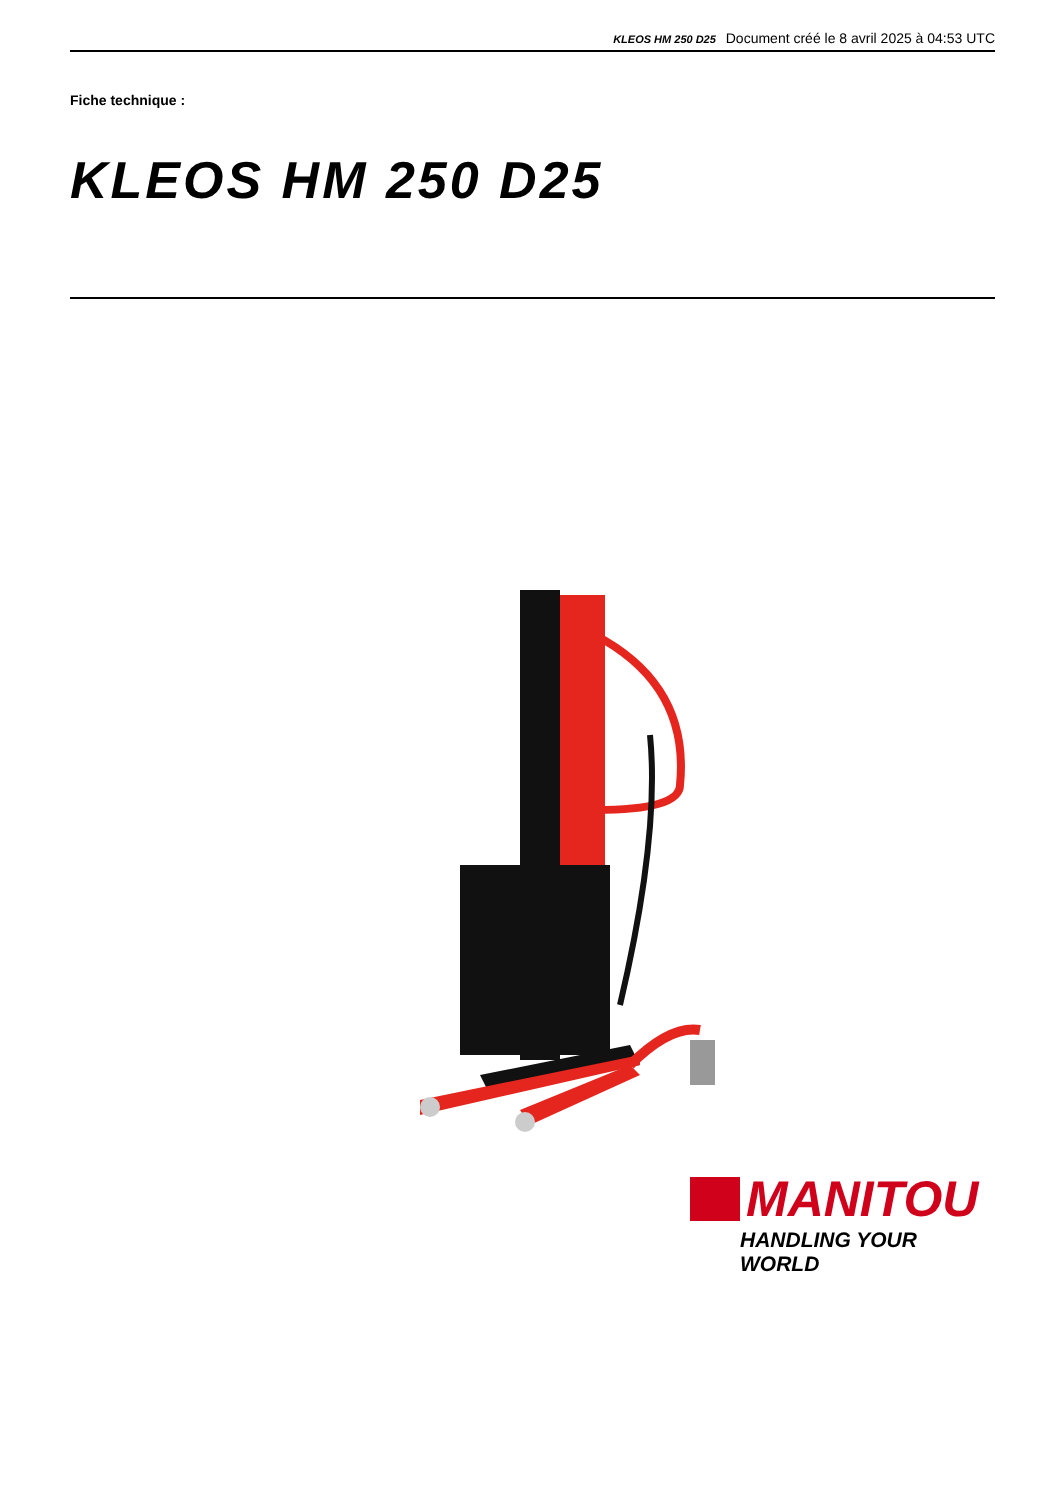KLEOS HM 250 D25 Document créé le 8 avril 2025 à 04:53 UTC
Fiche technique :
KLEOS HM 250 D25
MANITOU
HANDLING YOUR WORLD